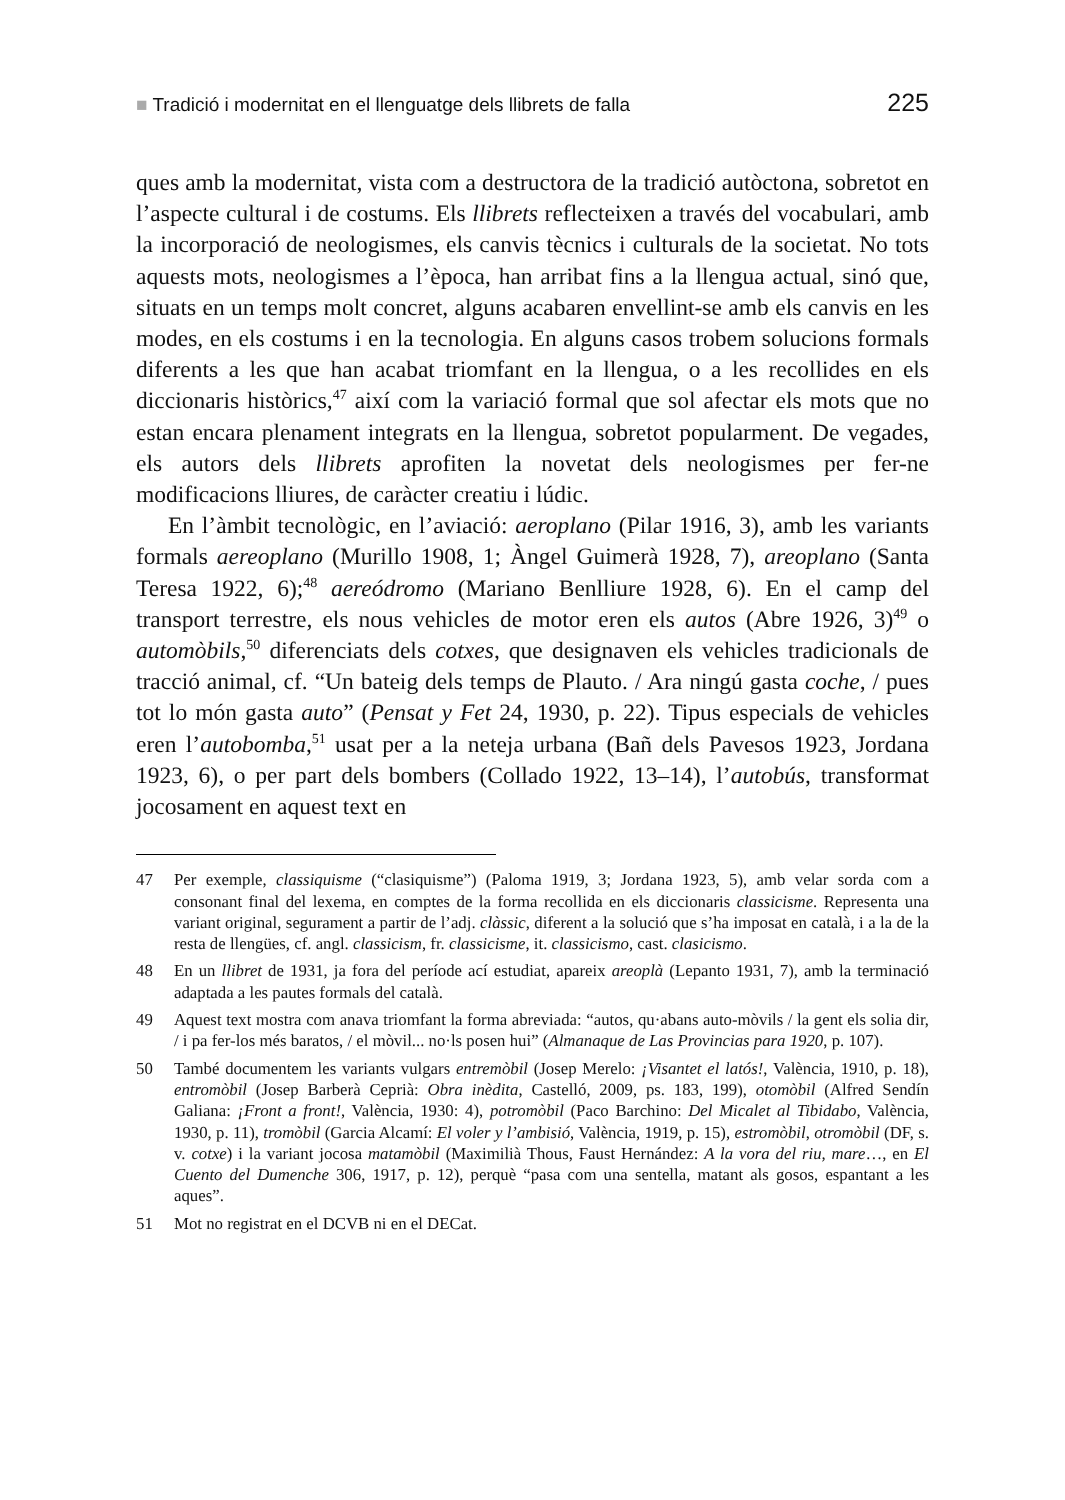■ Tradició i modernitat en el llenguatge dels llibrets de falla
225
ques amb la modernitat, vista com a destructora de la tradició autòctona, sobretot en l’aspecte cultural i de costums. Els llibrets reflecteixen a través del vocabulari, amb la incorporació de neologismes, els canvis tècnics i culturals de la societat. No tots aquests mots, neologismes a l’època, han arribat fins a la llengua actual, sinó que, situats en un temps molt concret, alguns acabaren envellint-se amb els canvis en les modes, en els costums i en la tecnologia. En alguns casos trobem solucions formals diferents a les que han acabat triomfant en la llengua, o a les recollides en els diccionaris històrics,<sup>47</sup> així com la variació formal que sol afectar els mots que no estan encara plenament integrats en la llengua, sobretot popularment. De vegades, els autors dels llibrets aprofiten la novetat dels neologismes per fer-ne modificacions lliures, de caràcter creatiu i lúdic.
En l’àmbit tecnològic, en l’aviació: aeroplano (Pilar 1916, 3), amb les variants formals aereoplano (Murillo 1908, 1; Àngel Guimerà 1928, 7), areoplano (Santa Teresa 1922, 6);<sup>48</sup> aereódromo (Mariano Benlliure 1928, 6). En el camp del transport terrestre, els nous vehicles de motor eren els autos (Abre 1926, 3)<sup>49</sup> o automòbils,<sup>50</sup> diferenciats dels cotxes, que designaven els vehicles tradicionals de tracció animal, cf. “Un bateig dels temps de Plauto. / Ara ningú gasta coche, / pues tot lo món gasta auto” (Pensat y Fet 24, 1930, p. 22). Tipus especials de vehicles eren l’autobomba,<sup>51</sup> usat per a la neteja urbana (Bañ dels Pavesos 1923, Jordana 1923, 6), o per part dels bombers (Collado 1922, 13–14), l’autobús, transformat jocosament en aquest text en
47 Per exemple, classiquisme (“clasiquisme”) (Paloma 1919, 3; Jordana 1923, 5), amb velar sorda com a consonant final del lexema, en comptes de la forma recollida en els diccionaris classicisme. Representa una variant original, segurament a partir de l’adj. clàssic, diferent a la solució que s’ha imposat en català, i a la de la resta de llengües, cf. angl. classicism, fr. classicisme, it. classicismo, cast. clasicismo.
48 En un llibret de 1931, ja fora del període ací estudiat, apareix areoplà (Lepanto 1931, 7), amb la terminació adaptada a les pautes formals del català.
49 Aquest text mostra com anava triomfant la forma abreviada: “autos, qu·abans auto-mòvils / la gent els solia dir, / i pa fer-los més baratos, / el mòvil... no·ls posen hui” (Almanaque de Las Provincias para 1920, p. 107).
50 També documentem les variants vulgars entremòbil (Josep Merelo: ¡Visantet el latós!, València, 1910, p. 18), entromòbil (Josep Barberà Ceprià: Obra inèdita, Castelló, 2009, ps. 183, 199), otomòbil (Alfred Sendín Galiana: ¡Front a front!, València, 1930: 4), potromòbil (Paco Barchino: Del Micalet al Tibidabo, València, 1930, p. 11), tromòbil (Garcia Alcamí: El voler y l’ambisió, València, 1919, p. 15), estromòbil, otromòbil (DF, s. v. cotxe) i la variant jocosa matamòbil (Maximilià Thous, Faust Hernández: A la vora del riu, mare…, en El Cuento del Dumenche 306, 1917, p. 12), perquè “pasa com una sentella, matant als gosos, espantant a les aques”.
51 Mot no registrat en el DCVB ni en el DECat.